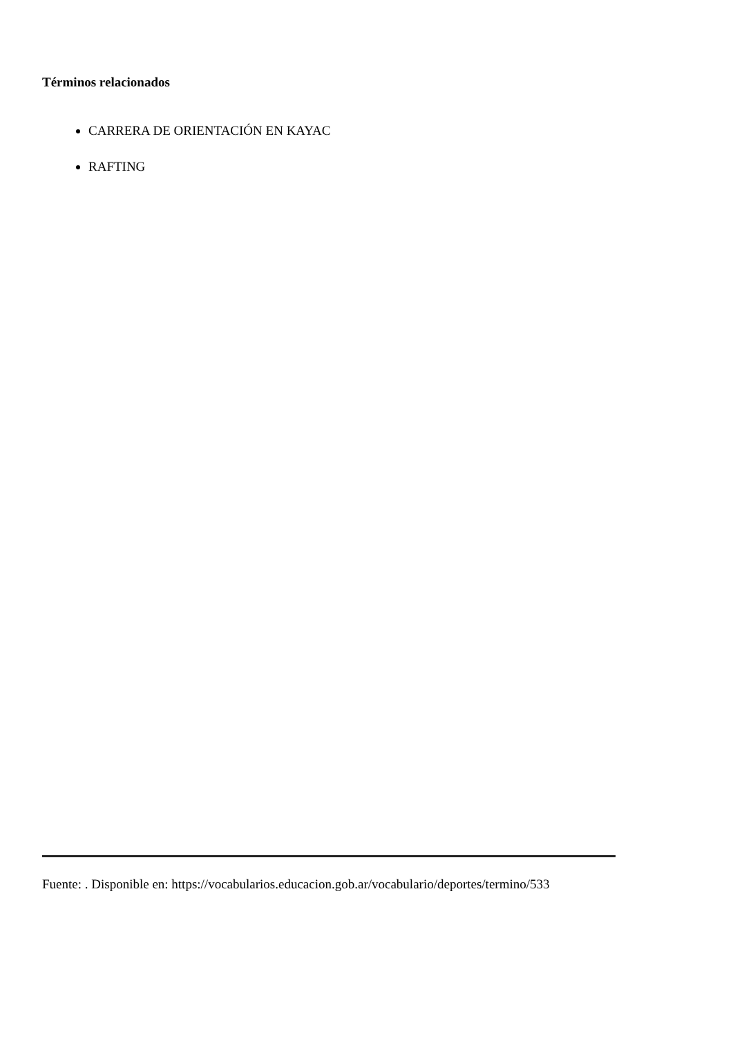Términos relacionados
CARRERA DE ORIENTACIÓN EN KAYAC
RAFTING
Fuente: . Disponible en: https://vocabularios.educacion.gob.ar/vocabulario/deportes/termino/533